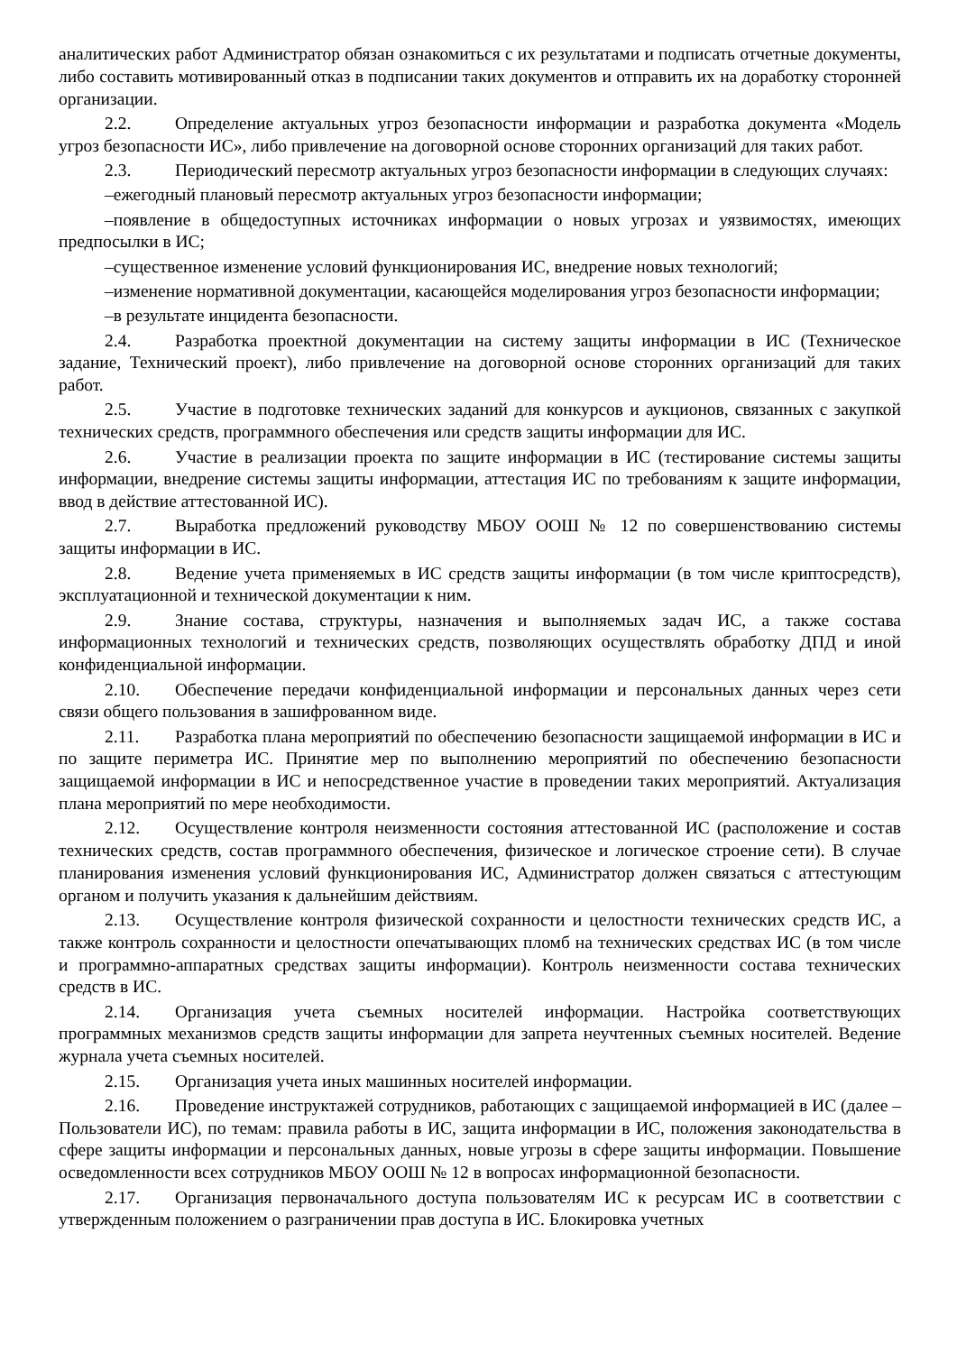аналитических работ Администратор обязан ознакомиться с их результатами и подписать отчетные документы, либо составить мотивированный отказ в подписании таких документов и отправить их на доработку сторонней организации.
2.2. Определение актуальных угроз безопасности информации и разработка документа «Модель угроз безопасности ИС», либо привлечение на договорной основе сторонних организаций для таких работ.
2.3. Периодический пересмотр актуальных угроз безопасности информации в следующих случаях:
–ежегодный плановый пересмотр актуальных угроз безопасности информации;
–появление в общедоступных источниках информации о новых угрозах и уязвимостях, имеющих предпосылки в ИС;
–существенное изменение условий функционирования ИС, внедрение новых технологий;
–изменение нормативной документации, касающейся моделирования угроз безопасности информации;
–в результате инцидента безопасности.
2.4. Разработка проектной документации на систему защиты информации в ИС (Техническое задание, Технический проект), либо привлечение на договорной основе сторонних организаций для таких работ.
2.5. Участие в подготовке технических заданий для конкурсов и аукционов, связанных с закупкой технических средств, программного обеспечения или средств защиты информации для ИС.
2.6. Участие в реализации проекта по защите информации в ИС (тестирование системы защиты информации, внедрение системы защиты информации, аттестация ИС по требованиям к защите информации, ввод в действие аттестованной ИС).
2.7. Выработка предложений руководству МБОУ ООШ № 12 по совершенствованию системы защиты информации в ИС.
2.8. Ведение учета применяемых в ИС средств защиты информации (в том числе криптосредств), эксплуатационной и технической документации к ним.
2.9. Знание состава, структуры, назначения и выполняемых задач ИС, а также состава информационных технологий и технических средств, позволяющих осуществлять обработку ДПД и иной конфиденциальной информации.
2.10. Обеспечение передачи конфиденциальной информации и персональных данных через сети связи общего пользования в зашифрованном виде.
2.11. Разработка плана мероприятий по обеспечению безопасности защищаемой информации в ИС и по защите периметра ИС. Принятие мер по выполнению мероприятий по обеспечению безопасности защищаемой информации в ИС и непосредственное участие в проведении таких мероприятий. Актуализация плана мероприятий по мере необходимости.
2.12. Осуществление контроля неизменности состояния аттестованной ИС (расположение и состав технических средств, состав программного обеспечения, физическое и логическое строение сети). В случае планирования изменения условий функционирования ИС, Администратор должен связаться с аттестующим органом и получить указания к дальнейшим действиям.
2.13. Осуществление контроля физической сохранности и целостности технических средств ИС, а также контроль сохранности и целостности опечатывающих пломб на технических средствах ИС (в том числе и программно-аппаратных средствах защиты информации). Контроль неизменности состава технических средств в ИС.
2.14. Организация учета съемных носителей информации. Настройка соответствующих программных механизмов средств защиты информации для запрета неучтенных съемных носителей. Ведение журнала учета съемных носителей.
2.15. Организация учета иных машинных носителей информации.
2.16. Проведение инструктажей сотрудников, работающих с защищаемой информацией в ИС (далее – Пользователи ИС), по темам: правила работы в ИС, защита информации в ИС, положения законодательства в сфере защиты информации и персональных данных, новые угрозы в сфере защиты информации. Повышение осведомленности всех сотрудников МБОУ ООШ № 12 в вопросах информационной безопасности.
2.17. Организация первоначального доступа пользователям ИС к ресурсам ИС в соответствии с утвержденным положением о разграничении прав доступа в ИС. Блокировка учетных